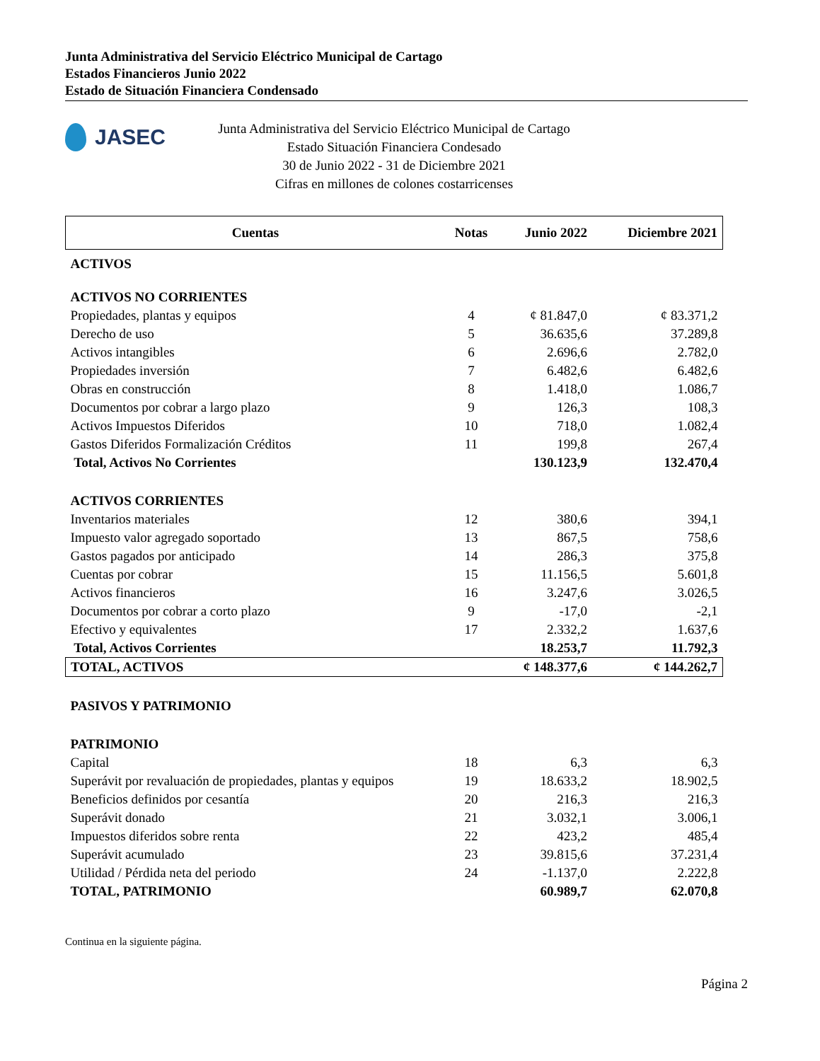Junta Administrativa del Servicio Eléctrico Municipal de Cartago
Estados Financieros Junio 2022
Estado de Situación Financiera Condensado
JASEC
Junta Administrativa del Servicio Eléctrico Municipal de Cartago
Estado Situación Financiera Condesado
30 de Junio 2022 - 31 de Diciembre 2021
Cifras en millones de colones costarricenses
| Cuentas | Notas | Junio 2022 | Diciembre 2021 |
| --- | --- | --- | --- |
| ACTIVOS | | | |
| ACTIVOS NO CORRIENTES | | | |
| Propiedades, plantas y equipos | 4 | ¢ 81.847,0 | ¢ 83.371,2 |
| Derecho de uso | 5 | 36.635,6 | 37.289,8 |
| Activos intangibles | 6 | 2.696,6 | 2.782,0 |
| Propiedades inversión | 7 | 6.482,6 | 6.482,6 |
| Obras en construcción | 8 | 1.418,0 | 1.086,7 |
| Documentos por cobrar a largo plazo | 9 | 126,3 | 108,3 |
| Activos Impuestos Diferidos | 10 | 718,0 | 1.082,4 |
| Gastos Diferidos Formalización Créditos | 11 | 199,8 | 267,4 |
| Total, Activos No Corrientes | | 130.123,9 | 132.470,4 |
| ACTIVOS CORRIENTES | | | |
| Inventarios materiales | 12 | 380,6 | 394,1 |
| Impuesto valor agregado soportado | 13 | 867,5 | 758,6 |
| Gastos pagados por anticipado | 14 | 286,3 | 375,8 |
| Cuentas por cobrar | 15 | 11.156,5 | 5.601,8 |
| Activos financieros | 16 | 3.247,6 | 3.026,5 |
| Documentos por cobrar a corto plazo | 9 | -17,0 | -2,1 |
| Efectivo y equivalentes | 17 | 2.332,2 | 1.637,6 |
| Total, Activos Corrientes | | 18.253,7 | 11.792,3 |
| TOTAL, ACTIVOS | | ¢ 148.377,6 | ¢ 144.262,7 |
| PASIVOS Y PATRIMONIO | | | |
| PATRIMONIO | | | |
| Capital | 18 | 6,3 | 6,3 |
| Superávit por revaluación de propiedades, plantas y equipos | 19 | 18.633,2 | 18.902,5 |
| Beneficios definidos por cesantía | 20 | 216,3 | 216,3 |
| Superávit donado | 21 | 3.032,1 | 3.006,1 |
| Impuestos diferidos sobre renta | 22 | 423,2 | 485,4 |
| Superávit acumulado | 23 | 39.815,6 | 37.231,4 |
| Utilidad / Pérdida neta del periodo | 24 | -1.137,0 | 2.222,8 |
| TOTAL, PATRIMONIO | | 60.989,7 | 62.070,8 |
Continua en la siguiente página.
Página 2